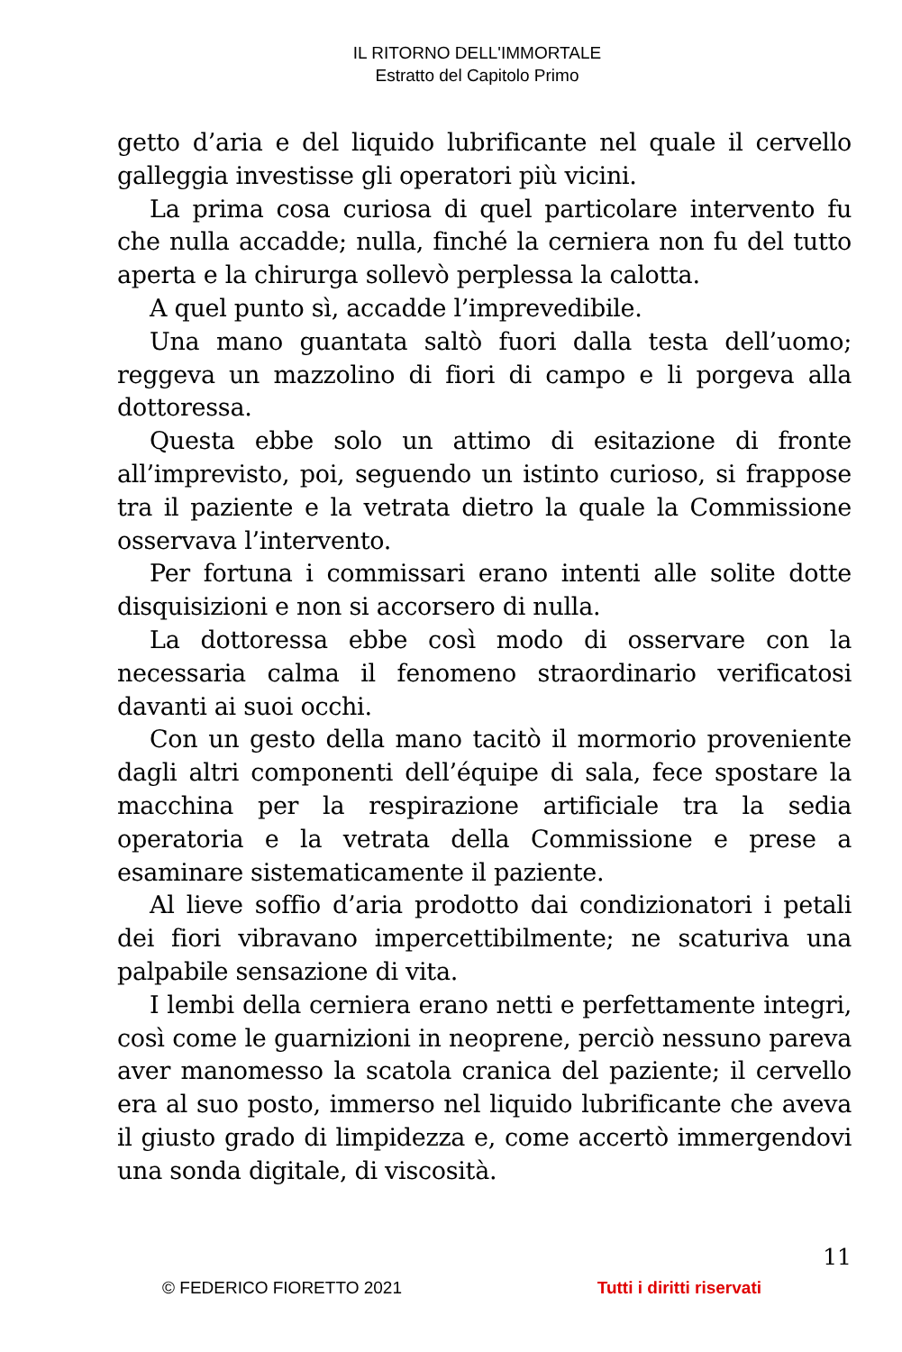IL RITORNO DELL'IMMORTALE
Estratto del Capitolo Primo
getto d’aria e del liquido lubrificante nel quale il cervello galleggia investisse gli operatori più vicini.
La prima cosa curiosa di quel particolare intervento fu che nulla accadde; nulla, finché la cerniera non fu del tutto aperta e la chirurga sollevò perplessa la calotta.
A quel punto sì, accadde l’imprevedibile.
Una mano guantata saltò fuori dalla testa dell’uomo; reggeva un mazzolino di fiori di campo e li porgeva alla dottoressa.
Questa ebbe solo un attimo di esitazione di fronte all’imprevisto, poi, seguendo un istinto curioso, si frappose tra il paziente e la vetrata dietro la quale la Commissione osservava l’intervento.
Per fortuna i commissari erano intenti alle solite dotte disquisizioni e non si accorsero di nulla.
La dottoressa ebbe così modo di osservare con la necessaria calma il fenomeno straordinario verificatosi davanti ai suoi occhi.
Con un gesto della mano tacitò il mormorio proveniente dagli altri componenti dell’équipe di sala, fece spostare la macchina per la respirazione artificiale tra la sedia operatoria e la vetrata della Commissione e prese a esaminare sistematicamente il paziente.
Al lieve soffio d’aria prodotto dai condizionatori i petali dei fiori vibravano impercettibilmente; ne scaturiva una palpabile sensazione di vita.
I lembi della cerniera erano netti e perfettamente integri, così come le guarnizioni in neoprene, perciò nessuno pareva aver manomesso la scatola cranica del paziente; il cervello era al suo posto, immerso nel liquido lubrificante che aveva il giusto grado di limpidezza e, come accertò immergendovi una sonda digitale, di viscosità.
11
© FEDERICO FIORETTO 2021 Tutti i diritti riservati